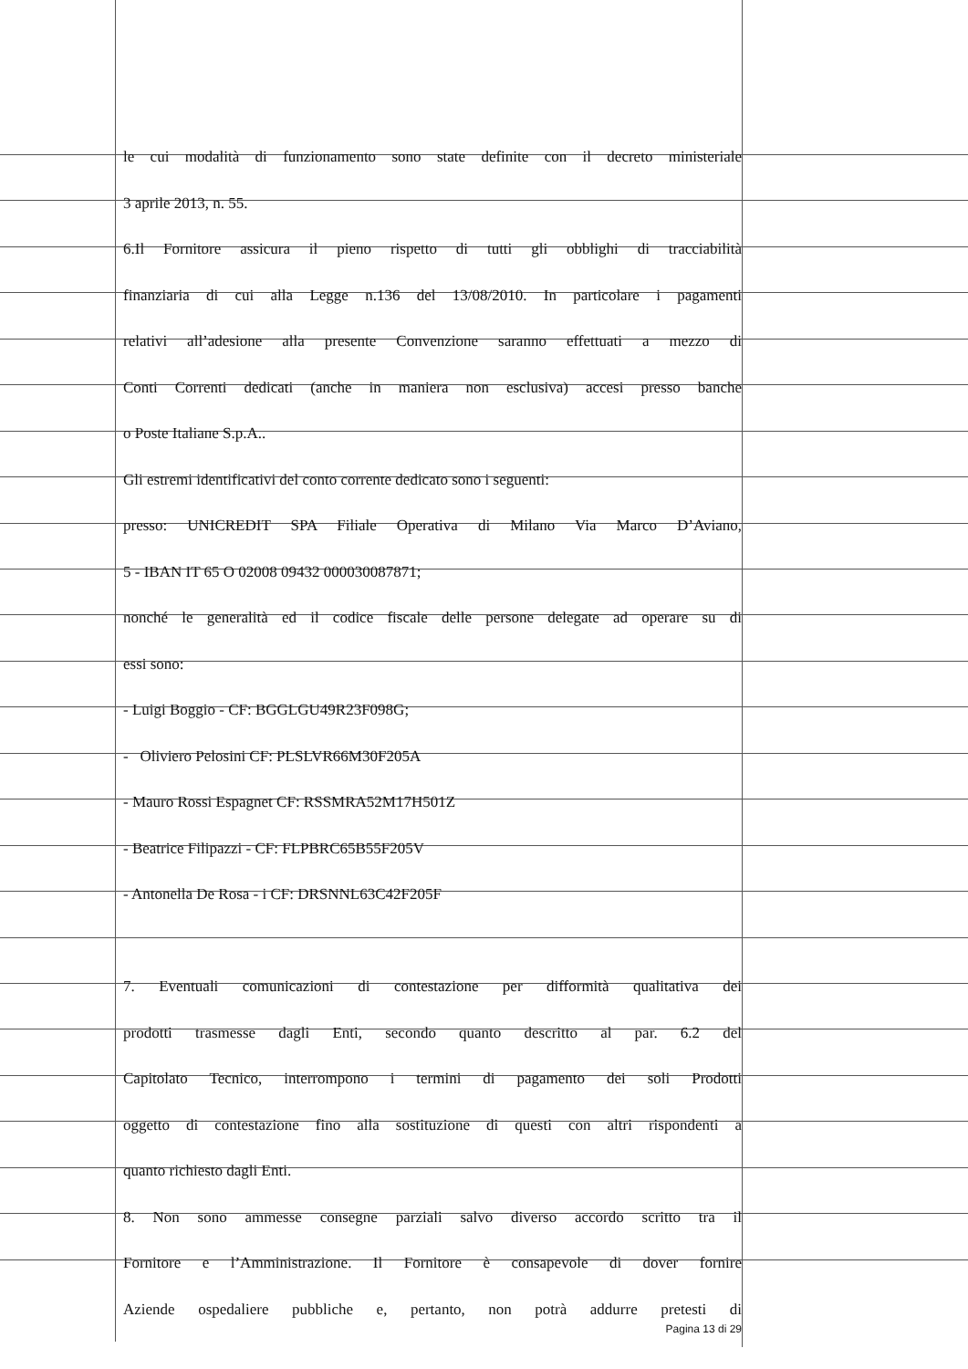le cui modalità di funzionamento sono state definite con il decreto ministeriale
3 aprile 2013, n. 55.
6.Il Fornitore assicura il pieno rispetto di tutti gli obblighi di tracciabilità
finanziaria di cui alla Legge n.136 del 13/08/2010. In particolare i pagamenti
relativi all’adesione alla presente Convenzione saranno effettuati a mezzo di
Conti Correnti dedicati (anche in maniera non esclusiva) accesi presso banche
o Poste Italiane S.p.A..
Gli estremi identificativi del conto corrente dedicato sono i seguenti:
presso: UNICREDIT SPA Filiale Operativa di Milano Via Marco D’Aviano,
5 - IBAN IT 65 O 02008 09432 000030087871;
nonché le generalità ed il codice fiscale delle persone delegate ad operare su di
essi sono:
- Luigi Boggio - CF: BGGLGU49R23F098G;
- Oliviero Pelosini CF: PLSLVR66M30F205A
- Mauro Rossi Espagnet CF: RSSMRA52M17H501Z
- Beatrice Filipazzi - CF: FLPBRC65B55F205V
- Antonella De Rosa - i CF: DRSNNL63C42F205F
7. Eventuali comunicazioni di contestazione per difformità qualitativa dei
prodotti trasmesse dagli Enti, secondo quanto descritto al par. 6.2 del
Capitolato Tecnico, interrompono i termini di pagamento dei soli Prodotti
oggetto di contestazione fino alla sostituzione di questi con altri rispondenti a
quanto richiesto dagli Enti.
8. Non sono ammesse consegne parziali salvo diverso accordo scritto tra il
Fornitore e l’Amministrazione. Il Fornitore è consapevole di dover fornire
Aziende ospedaliere pubbliche e, pertanto, non potrà addurre pretesti di
Pagina 13 di 29